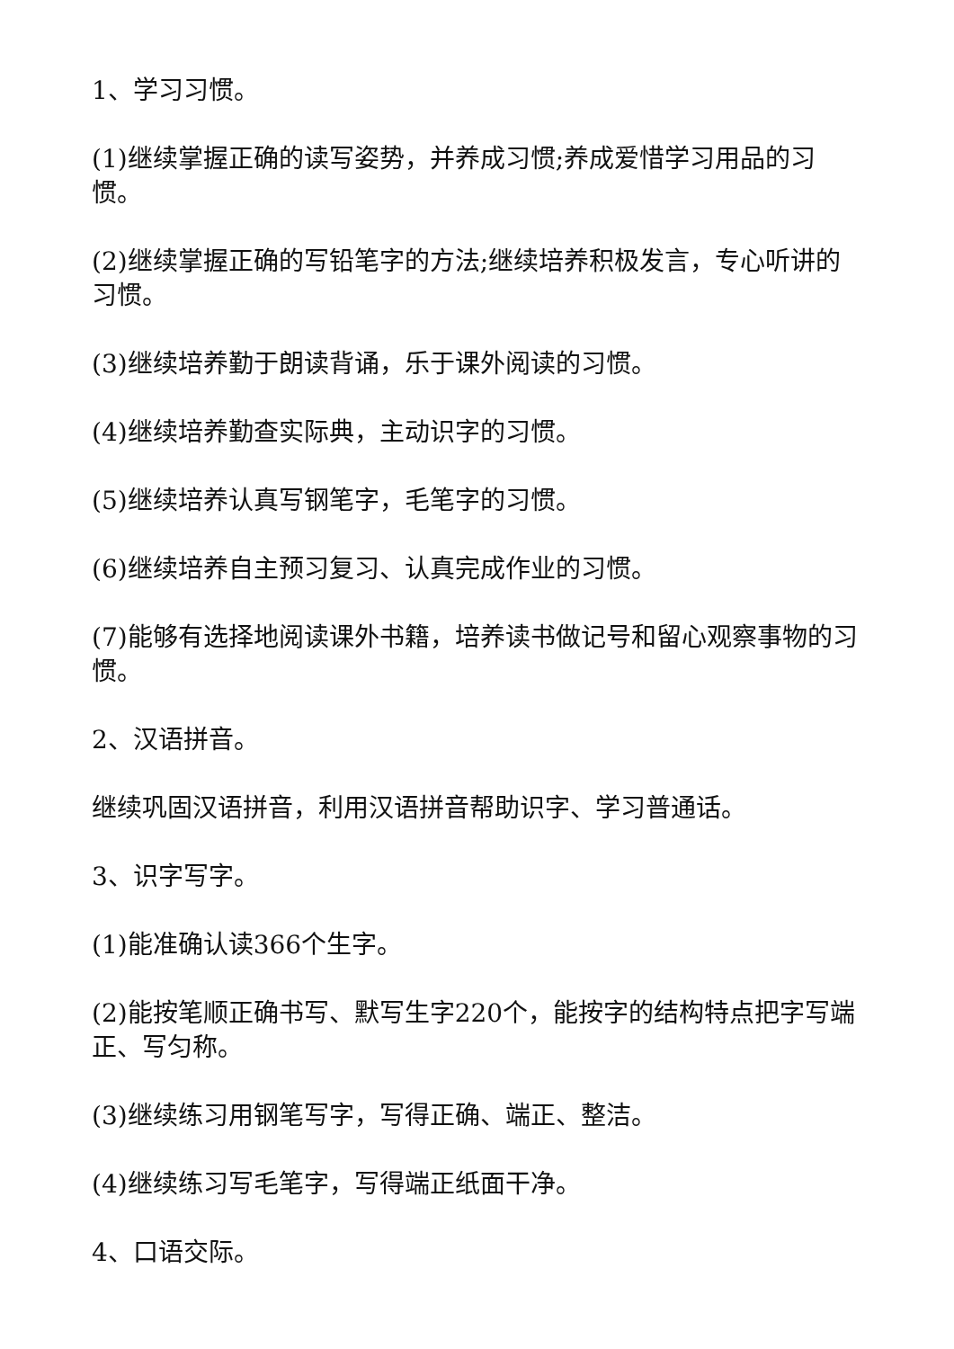1、学习习惯。
(1)继续掌握正确的读写姿势，并养成习惯;养成爱惜学习用品的习惯。
(2)继续掌握正确的写铅笔字的方法;继续培养积极发言，专心听讲的习惯。
(3)继续培养勤于朗读背诵，乐于课外阅读的习惯。
(4)继续培养勤查实际典，主动识字的习惯。
(5)继续培养认真写钢笔字，毛笔字的习惯。
(6)继续培养自主预习复习、认真完成作业的习惯。
(7)能够有选择地阅读课外书籍，培养读书做记号和留心观察事物的习惯。
2、汉语拼音。
继续巩固汉语拼音，利用汉语拼音帮助识字、学习普通话。
3、识字写字。
(1)能准确认读366个生字。
(2)能按笔顺正确书写、默写生字220个，能按字的结构特点把字写端正、写匀称。
(3)继续练习用钢笔写字，写得正确、端正、整洁。
(4)继续练习写毛笔字，写得端正纸面干净。
4、口语交际。